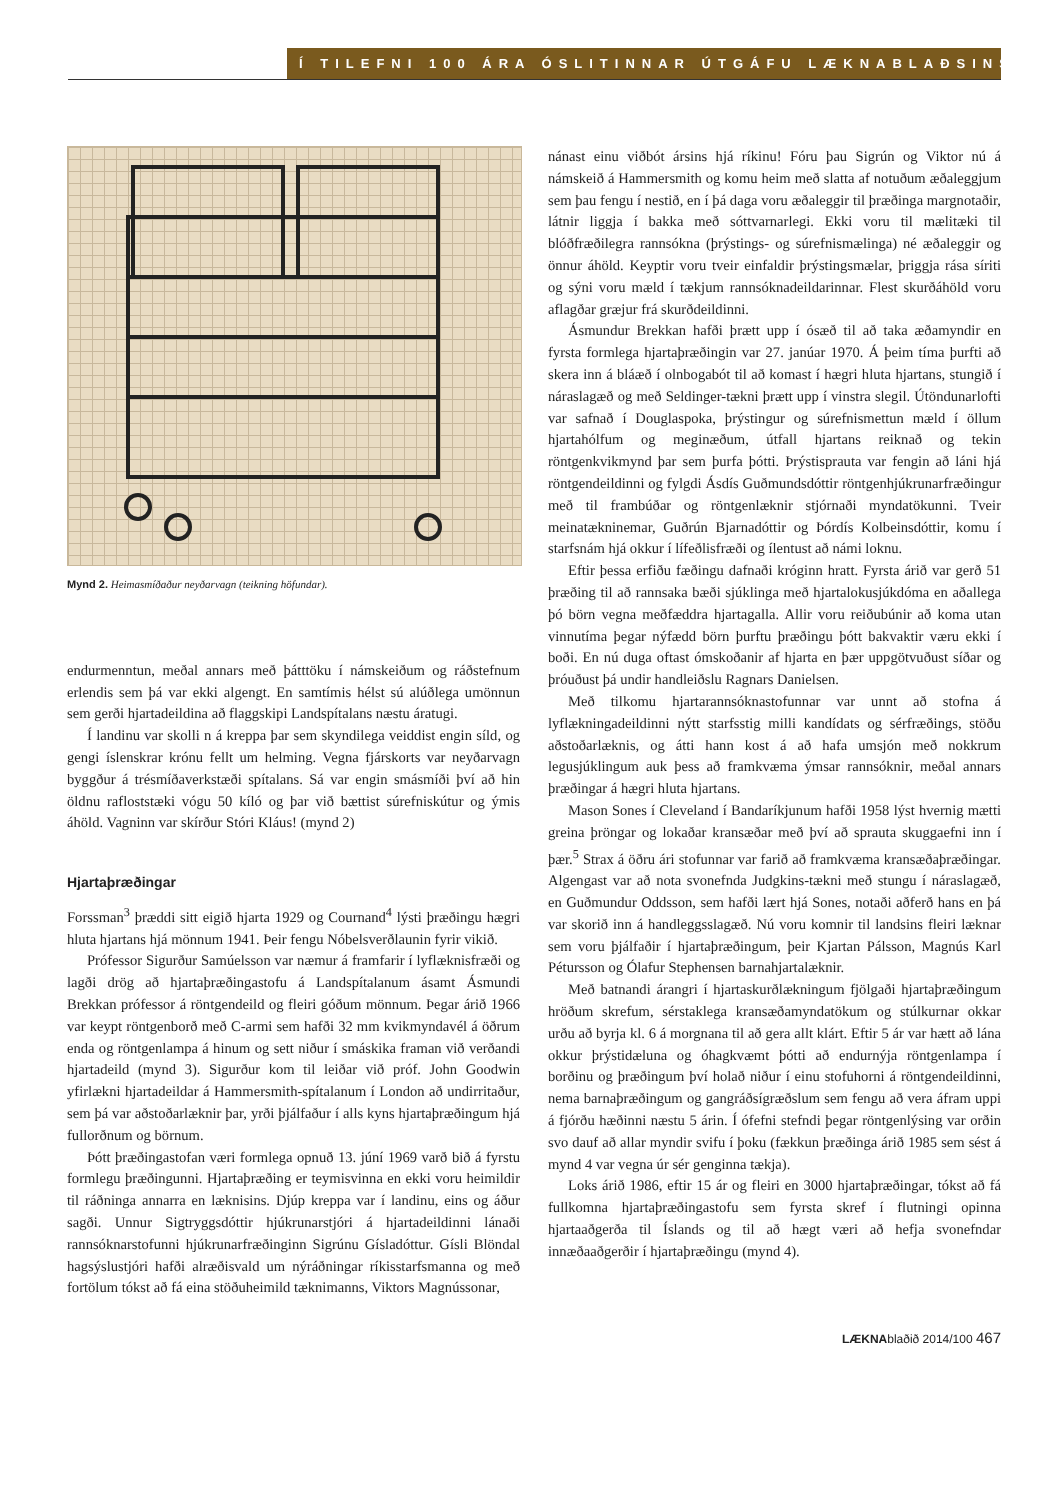Í TILEFNI 100 ÁRA ÓSLITINNAR ÚTGÁFU LÆKNABLAÐSINS
Mynd 2. Heimasmíðaður neyðarvagn (teikning höfundar).
endurmenntun, meðal annars með þátttöku í námskeiðum og ráðstefnum erlendis sem þá var ekki algengt. En samtímis hélst sú alúðlega umönnun sem gerði hjartadeildina að flaggskipi Landspítalans næstu áratugi.
Í landinu var skolli n á kreppa þar sem skyndilega veiddist engin síld, og gengi íslenskrar krónu fellt um helming. Vegna fjárskorts var neyðarvagn byggður á trésmíðaverkstæði spítalans. Sá var engin smásmíði því að hin öldnu rafloststæki vógu 50 kíló og þar við bættist súrefniskútur og ýmis áhöld. Vagninn var skírður Stóri Kláus! (mynd 2)
Hjartaþræðingar
Forssman<sup>3</sup> þræddi sitt eigið hjarta 1929 og Cournand<sup>4</sup> lýsti þræðingu hægri hluta hjartans hjá mönnum 1941. Þeir fengu Nóbelsverðlaunin fyrir vikið.
Prófessor Sigurður Samúelsson var næmur á framfarir í lyflæknisfræði og lagði drög að hjartaþræðingastofu á Landspítalanum ásamt Ásmundi Brekkan prófessor á röntgendeild og fleiri góðum mönnum. Þegar árið 1966 var keypt röntgenborð með C-armi sem hafði 32 mm kvikmyndavél á öðrum enda og röntgenlampa á hinum og sett niður í smáskika framan við verðandi hjartadeild (mynd 3). Sigurður kom til leiðar við próf. John Goodwin yfirlækni hjartadeildar á Hammersmith-spítalanum í London að undirritaður, sem þá var aðstoðarlæknir þar, yrði þjálfaður í alls kyns hjartaþræðingum hjá fullorðnum og börnum.
Þótt þræðingastofan væri formlega opnuð 13. júní 1969 varð bið á fyrstu formlegu þræðingunni. Hjartaþræðing er teymisvinna en ekki voru heimildir til ráðninga annarra en læknisins. Djúp kreppa var í landinu, eins og áður sagði. Unnur Sigtryggsdóttir hjúkrunarstjóri á hjartadeildinni lánaði rannsóknarstofunni hjúkrunarfræðinginn Sigrúnu Gísladóttur. Gísli Blöndal hagsýslustjóri hafði alræðisvald um nýráðningar ríkisstarfsmanna og með fortölum tókst að fá eina stöðuheimild tæknimanns, Viktors Magnússonar,
nánast einu viðbót ársins hjá ríkinu! Fóru þau Sigrún og Viktor nú á námskeið á Hammersmith og komu heim með slatta af notuðum æðaleggjum sem þau fengu í nestið, en í þá daga voru æðaleggir til þræðinga margnotaðir, látnir liggja í bakka með sóttvarnarlegi. Ekki voru til mælitæki til blóðfræðilegra rannsókna (þrýstings- og súrefnismælinga) né æðaleggir og önnur áhöld. Keyptir voru tveir einfaldir þrýstingsmælar, þriggja rása síriti og sýni voru mæld í tækjum rannsóknadeildarinnar. Flest skurðáhöld voru aflagðar græjur frá skurðdeildinni.
Ásmundur Brekkan hafði þrætt upp í ósæð til að taka æðamyndir en fyrsta formlega hjartaþræðingin var 27. janúar 1970. Á þeim tíma þurfti að skera inn á bláæð í olnbogabót til að komast í hægri hluta hjartans, stungið í náraslagæð og með Seldinger-tækni þrætt upp í vinstra slegil. Útöndunarlofti var safnað í Douglaspoka, þrýstingur og súrefnismettun mæld í öllum hjartahólfum og meginæðum, útfall hjartans reiknað og tekin röntgenkvikmynd þar sem þurfa þótti. Þrýstisprauta var fengin að láni hjá röntgendeildinni og fylgdi Ásdís Guðmundsdóttir röntgenhjúkrunarfræðingur með til frambúðar og röntgenlæknir stjórnaði myndatökunni. Tveir meinatækninemar, Guðrún Bjarnadóttir og Þórdís Kolbeinsdóttir, komu í starfsnám hjá okkur í lífeðlisfræði og ílentust að námi loknu.
Eftir þessa erfiðu fæðingu dafnaði króginn hratt. Fyrsta árið var gerð 51 þræðing til að rannsaka bæði sjúklinga með hjartalokusjúkdóma en aðallega þó börn vegna meðfæddra hjartagalla. Allir voru reiðubúnir að koma utan vinnutíma þegar nýfædd börn þurftu þræðingu þótt bakvaktir væru ekki í boði. En nú duga oftast ómskoðanir af hjarta en þær uppgötvuðust síðar og þróuðust þá undir handleiðslu Ragnars Danielsen.
Með tilkomu hjartarannsóknastofunnar var unnt að stofna á lyflækningadeildinni nýtt starfsstig milli kandídats og sérfræðings, stöðu aðstoðarlæknis, og átti hann kost á að hafa umsjón með nokkrum legusjúklingum auk þess að framkvæma ýmsar rannsóknir, meðal annars þræðingar á hægri hluta hjartans.
Mason Sones í Cleveland í Bandaríkjunum hafði 1958 lýst hvernig mætti greina þröngar og lokaðar kransæðar með því að sprauta skuggaefni inn í þær.<sup>5</sup> Strax á öðru ári stofunnar var farið að framkvæma kransæðaþræðingar. Algengast var að nota svonefnda Judgkins-tækni með stungu í náraslagæð, en Guðmundur Oddsson, sem hafði lært hjá Sones, notaði aðferð hans en þá var skorið inn á handleggsslagæð. Nú voru komnir til landsins fleiri læknar sem voru þjálfaðir í hjartaþræðingum, þeir Kjartan Pálsson, Magnús Karl Pétursson og Ólafur Stephensen barnahjartalæknir.
Með batnandi árangri í hjartaskurðlækningum fjölgaði hjartaþræðingum hröðum skrefum, sérstaklega kransæðamyndatökum og stúlkurnar okkar urðu að byrja kl. 6 á morgnana til að gera allt klárt. Eftir 5 ár var hætt að lána okkur þrýstidæluna og óhagkvæmt þótti að endurnýja röntgenlampa í borðinu og þræðingum því holað niður í einu stofuhorni á röntgendeildinni, nema barnaþræðingum og gangráðsígræðslum sem fengu að vera áfram uppi á fjórðu hæðinni næstu 5 árin. Í ófefni stefndi þegar röntgenlýsing var orðin svo dauf að allar myndir svifu í þoku (fækkun þræðinga árið 1985 sem sést á mynd 4 var vegna úr sér genginna tækja).
Loks árið 1986, eftir 15 ár og fleiri en 3000 hjartaþræðingar, tókst að fá fullkomna hjartaþræðingastofu sem fyrsta skref í flutningi opinna hjartaaðgerða til Íslands og til að hægt væri að hefja svonefndar innæðaaðgerðir í hjartaþræðingu (mynd 4).
LÆKNAblaðið 2014/100 467